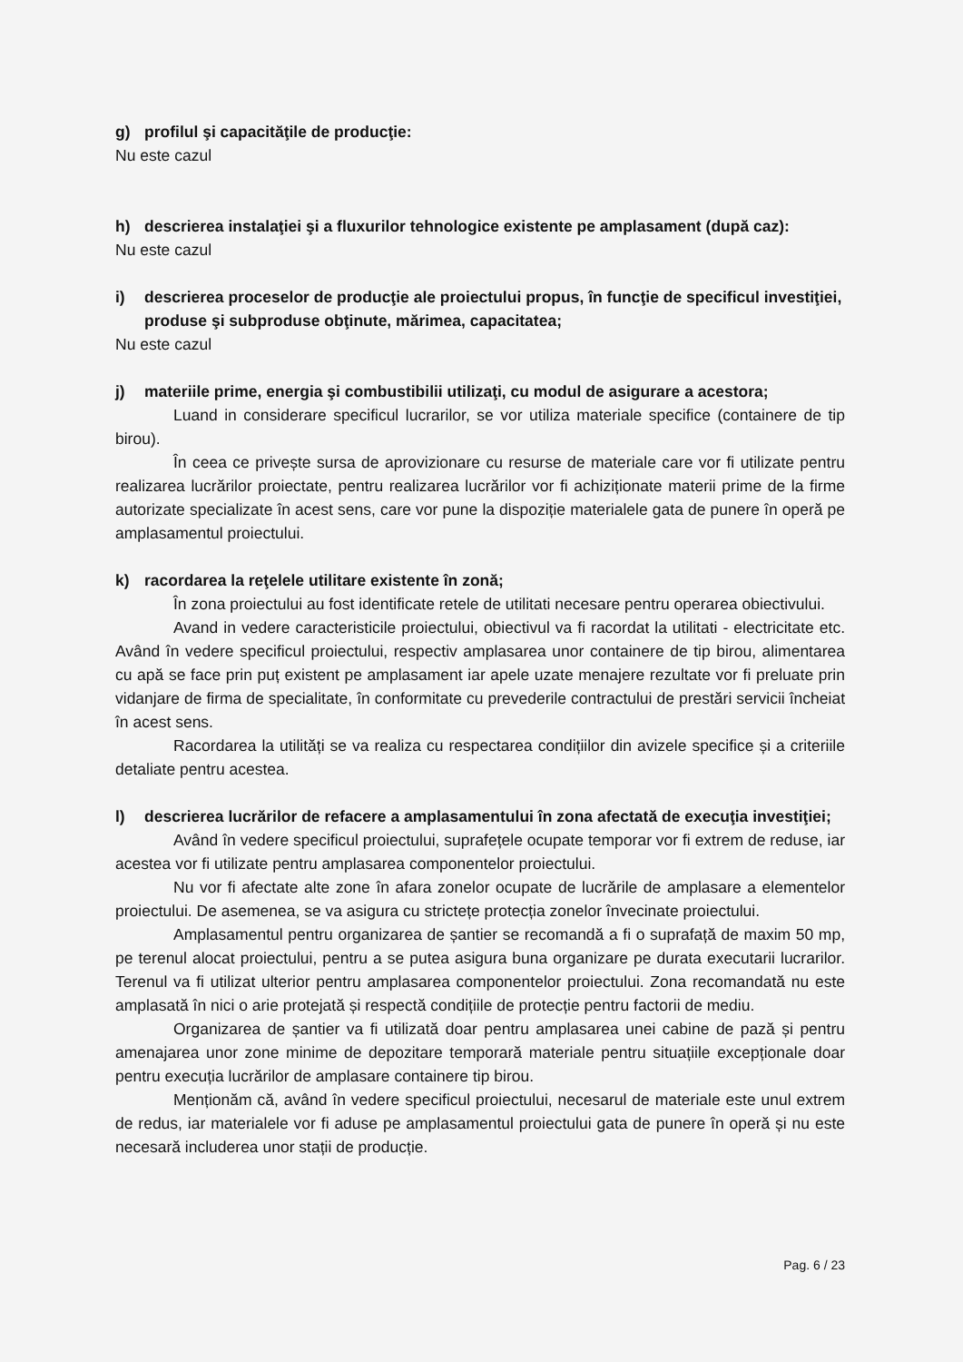g) profilul şi capacităţile de producţie:
Nu este cazul
h) descrierea instalaţiei şi a fluxurilor tehnologice existente pe amplasament (după caz):
Nu este cazul
i) descrierea proceselor de producţie ale proiectului propus, în funcţie de specificul investiţiei, produse şi subproduse obţinute, mărimea, capacitatea;
Nu este cazul
j) materiile prime, energia şi combustibilii utilizaţi, cu modul de asigurare a acestora;
Luand in considerare specificul lucrarilor, se vor utiliza materiale specifice (containere de tip birou).
În ceea ce privește sursa de aprovizionare cu resurse de materiale care vor fi utilizate pentru realizarea lucrărilor proiectate, pentru realizarea lucrărilor vor fi achiziționate materii prime de la firme autorizate specializate în acest sens, care vor pune la dispoziție materialele gata de punere în operă pe amplasamentul proiectului.
k) racordarea la reţelele utilitare existente în zonă;
În zona proiectului au fost identificate retele de utilitati necesare pentru operarea obiectivului.
Avand in vedere caracteristicile proiectului, obiectivul va fi racordat la utilitati - electricitate etc. Având în vedere specificul proiectului, respectiv amplasarea unor containere de tip birou, alimentarea cu apă se face prin puț existent pe amplasament iar apele uzate menajere rezultate vor fi preluate prin vidanjare de firma de specialitate, în conformitate cu prevederile contractului de prestări servicii încheiat în acest sens.
Racordarea la utilități se va realiza cu respectarea condițiilor din avizele specifice și a criteriile detaliate pentru acestea.
l) descrierea lucrărilor de refacere a amplasamentului în zona afectată de execuţia investiţiei;
Având în vedere specificul proiectului, suprafețele ocupate temporar vor fi extrem de reduse, iar acestea vor fi utilizate pentru amplasarea componentelor proiectului.
Nu vor fi afectate alte zone în afara zonelor ocupate de lucrările de amplasare a elementelor proiectului. De asemenea, se va asigura cu strictețe protecția zonelor învecinate proiectului.
Amplasamentul pentru organizarea de șantier se recomandă a fi o suprafață de maxim 50 mp, pe terenul alocat proiectului, pentru a se putea asigura buna organizare pe durata executarii lucrarilor. Terenul va fi utilizat ulterior pentru amplasarea componentelor proiectului. Zona recomandată nu este amplasată în nici o arie protejată și respectă condițiile de protecție pentru factorii de mediu.
Organizarea de șantier va fi utilizată doar pentru amplasarea unei cabine de pază și pentru amenajarea unor zone minime de depozitare temporară materiale pentru situațiile excepționale doar pentru execuția lucrărilor de amplasare containere tip birou.
Menționăm că, având în vedere specificul proiectului, necesarul de materiale este unul extrem de redus, iar materialele vor fi aduse pe amplasamentul proiectului gata de punere în operă și nu este necesară includerea unor stații de producție.
Pag. 6 / 23